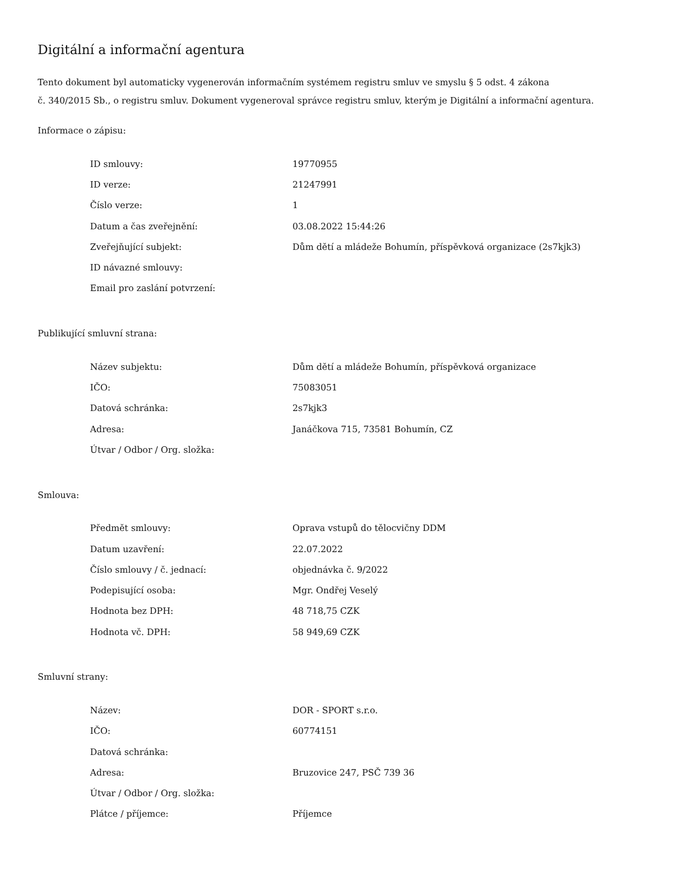Digitální a informační agentura
Tento dokument byl automaticky vygenerován informačním systémem registru smluv ve smyslu § 5 odst. 4 zákona
č. 340/2015 Sb., o registru smluv. Dokument vygeneroval správce registru smluv, kterým je Digitální a informační agentura.
Informace o zápisu:
| ID smlouvy: | 19770955 |
| ID verze: | 21247991 |
| Číslo verze: | 1 |
| Datum a čas zveřejnění: | 03.08.2022 15:44:26 |
| Zveřejňující subjekt: | Dům dětí a mládeže Bohumín, příspěvková organizace (2s7kjk3) |
| ID návazné smlouvy: | |
| Email pro zaslání potvrzení: | |
Publikující smluvní strana:
| Název subjektu: | Dům dětí a mládeže Bohumín, příspěvková organizace |
| IČO: | 75083051 |
| Datová schránka: | 2s7kjk3 |
| Adresa: | Janáčkova 715, 73581 Bohumín, CZ |
| Útvar / Odbor / Org. složka: | |
Smlouva:
| Předmět smlouvy: | Oprava vstupů do tělocvičny DDM |
| Datum uzavření: | 22.07.2022 |
| Číslo smlouvy / č. jednací: | objednávka č. 9/2022 |
| Podepisující osoba: | Mgr. Ondřej Veselý |
| Hodnota bez DPH: | 48 718,75 CZK |
| Hodnota vč. DPH: | 58 949,69 CZK |
Smluvní strany:
| Název: | DOR - SPORT s.r.o. |
| IČO: | 60774151 |
| Datová schránka: | |
| Adresa: | Bruzovice 247, PSČ 739 36 |
| Útvar / Odbor / Org. složka: | |
| Plátce / příjemce: | Příjemce |